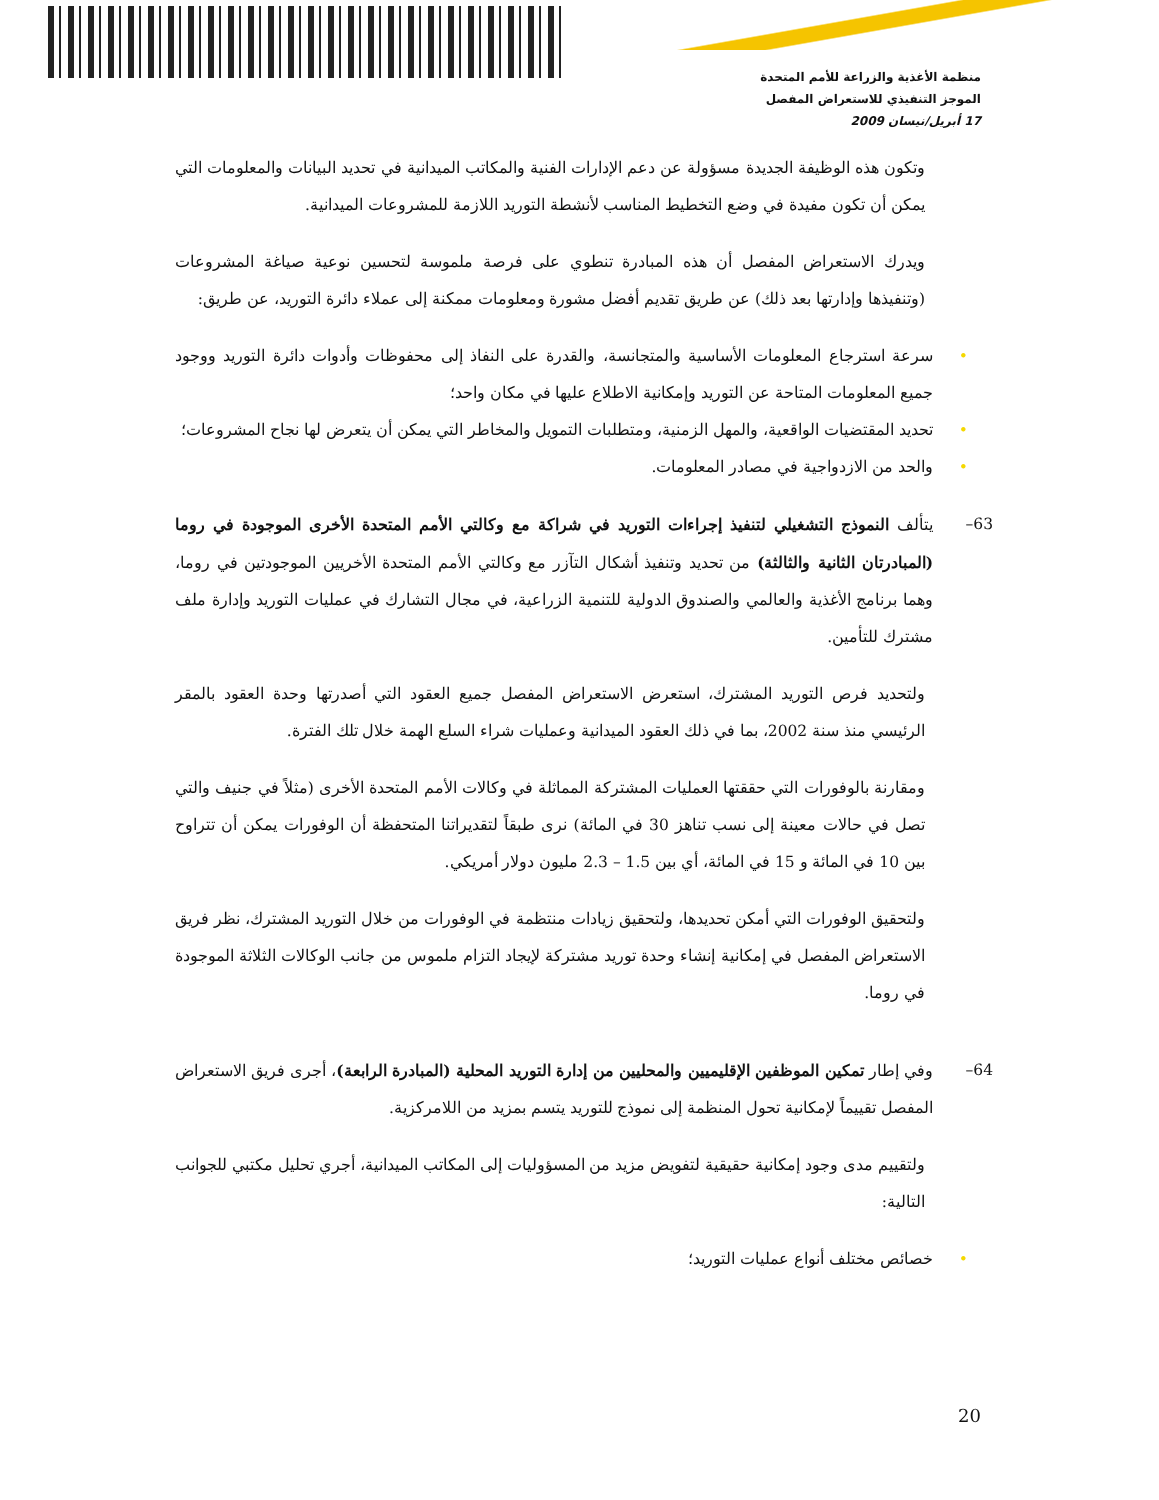منظمة الأغذية والزراعة للأمم المتحدة
الموجز التنفيذي للاستعراض المفصل
17 أبريل/نيسان 2009
وتكون هذه الوظيفة الجديدة مسؤولة عن دعم الإدارات الفنية والمكاتب الميدانية في تحديد البيانات والمعلومات التي يمكن أن تكون مفيدة في وضع التخطيط المناسب لأنشطة التوريد اللازمة للمشروعات الميدانية.
ويدرك الاستعراض المفصل أن هذه المبادرة تنطوي على فرصة ملموسة لتحسين نوعية صياغة المشروعات (وتنفيذها وإدارتها بعد ذلك) عن طريق تقديم أفضل مشورة ومعلومات ممكنة إلى عملاء دائرة التوريد، عن طريق:
• سرعة استرجاع المعلومات الأساسية والمتجانسة، والقدرة على النفاذ إلى محفوظات وأدوات دائرة التوريد ووجود جميع المعلومات المتاحة عن التوريد وإمكانية الاطلاع عليها في مكان واحد؛
• تحديد المقتضيات الواقعية، والمهل الزمنية، ومتطلبات التمويل والمخاطر التي يمكن أن يتعرض لها نجاح المشروعات؛
• والحد من الازدواجية في مصادر المعلومات.
63– يتألف النموذج التشغيلي لتنفيذ إجراءات التوريد في شراكة مع وكالتي الأمم المتحدة الأخرى الموجودة في روما (المبادرتان الثانية والثالثة) من تحديد وتنفيذ أشكال التآزر مع وكالتي الأمم المتحدة الأخريين الموجودتين في روما، وهما برنامج الأغذية والعالمي والصندوق الدولية للتنمية الزراعية، في مجال التشارك في عمليات التوريد وإدارة ملف مشترك للتأمين.
ولتحديد فرص التوريد المشترك، استعرض الاستعراض المفصل جميع العقود التي أصدرتها وحدة العقود بالمقر الرئيسي منذ سنة 2002، بما في ذلك العقود الميدانية وعمليات شراء السلع الهمة خلال تلك الفترة.
ومقارنة بالوفورات التي حققتها العمليات المشتركة المماثلة في وكالات الأمم المتحدة الأخرى (مثلاً في جنيف والتي تصل في حالات معينة إلى نسب تناهز 30 في المائة) نرى طبقاً لتقديراتنا المتحفظة أن الوفورات يمكن أن تتراوح بين 10 في المائة و 15 في المائة، أي بين 1.5 – 2.3 مليون دولار أمريكي.
ولتحقيق الوفورات التي أمكن تحديدها، ولتحقيق زيادات منتظمة في الوفورات من خلال التوريد المشترك، نظر فريق الاستعراض المفصل في إمكانية إنشاء وحدة توريد مشتركة لإيجاد التزام ملموس من جانب الوكالات الثلاثة الموجودة في روما.
64– وفي إطار تمكين الموظفين الإقليميين والمحليين من إدارة التوريد المحلية (المبادرة الرابعة)، أجرى فريق الاستعراض المفصل تقييماً لإمكانية تحول المنظمة إلى نموذج للتوريد يتسم بمزيد من اللامركزية.
ولتقييم مدى وجود إمكانية حقيقية لتفويض مزيد من المسؤوليات إلى المكاتب الميدانية، أجري تحليل مكتبي للجوانب التالية:
• خصائص مختلف أنواع عمليات التوريد؛
20